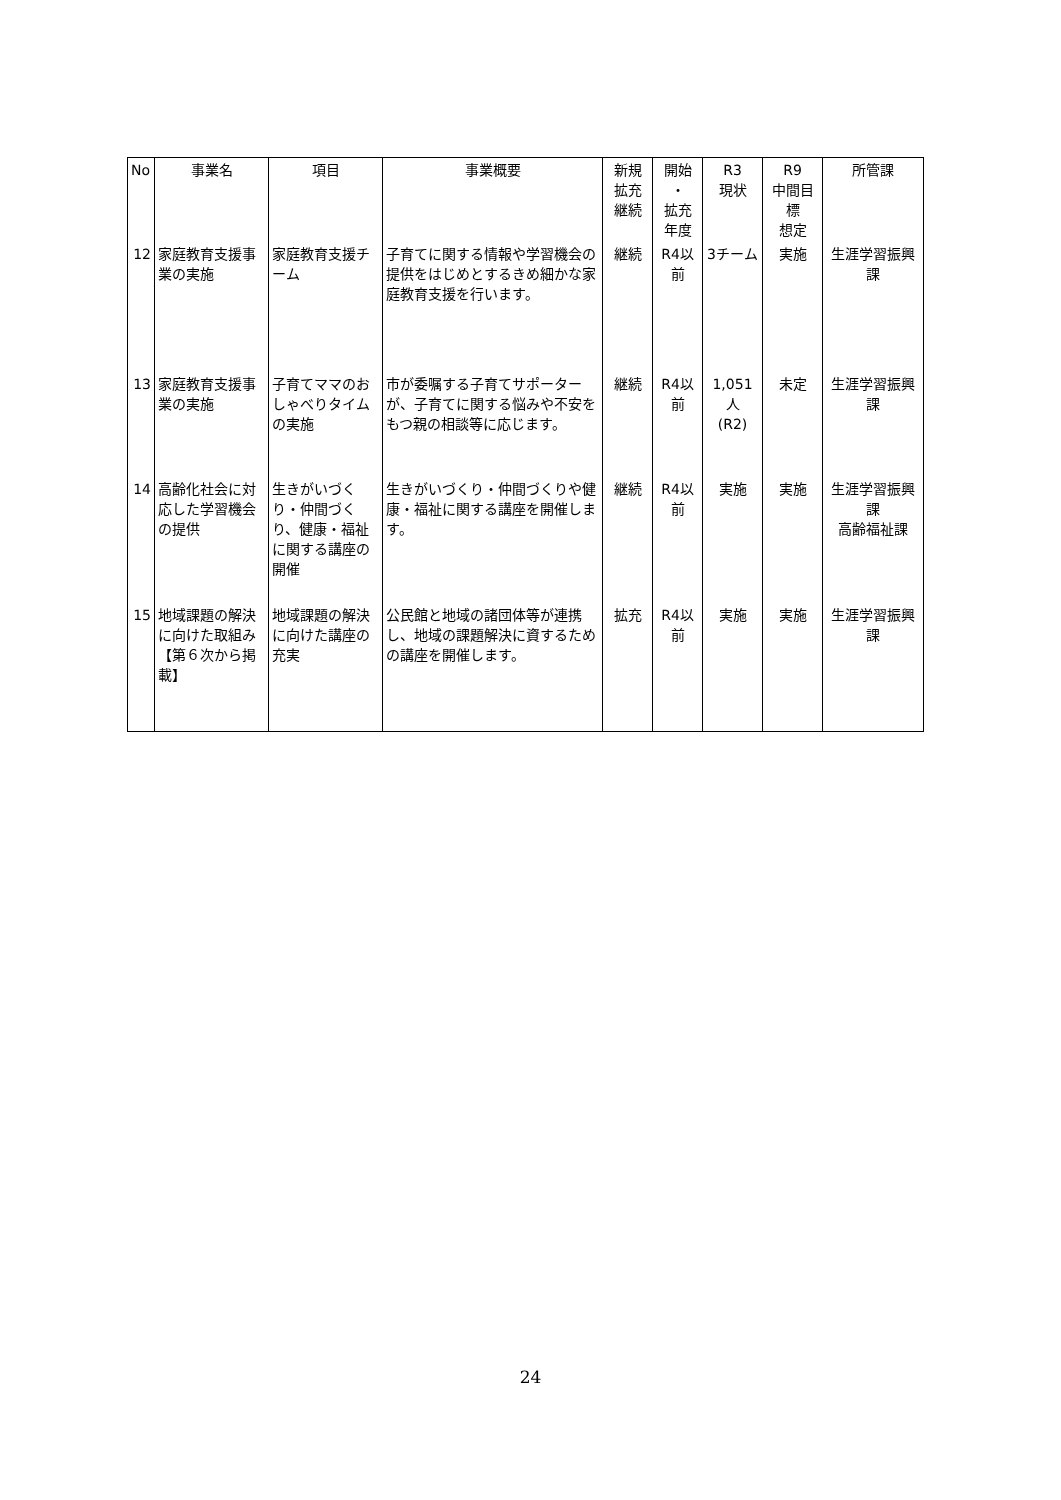| No | 事業名 | 項目 | 事業概要 | 新規 拡充 継続 | 開始 ・ 拡充 年度 | R3 現状 | R9 中間目 標 想定 | 所管課 |
| --- | --- | --- | --- | --- | --- | --- | --- | --- |
| 12 | 家庭教育支援事業の実施 | 家庭教育支援チーム | 子育てに関する情報や学習機会の提供をはじめとするきめ細かな家庭教育支援を行います。 | 継続 | R4以前 | 3チーム | 実施 | 生涯学習振興課 |
| 13 | 家庭教育支援事業の実施 | 子育てママのおしゃべりタイムの実施 | 市が委嘱する子育てサポーターが、子育てに関する悩みや不安をもつ親の相談等に応じます。 | 継続 | R4以前 | 1,051人 (R2) | 未定 | 生涯学習振興課 |
| 14 | 高齢化社会に対応した学習機会の提供 | 生きがいづくり・仲間づくり、健康・福祉に関する講座の開催 | 生きがいづくり・仲間づくりや健康・福祉に関する講座を開催します。 | 継続 | R4以前 | 実施 | 実施 | 生涯学習振興課 高齢福祉課 |
| 15 | 地域課題の解決に向けた取組み 【第６次から掲載】 | 地域課題の解決に向けた講座の充実 | 公民館と地域の諸団体等が連携し、地域の課題解決に資するための講座を開催します。 | 拡充 | R4以前 | 実施 | 実施 | 生涯学習振興課 |
24